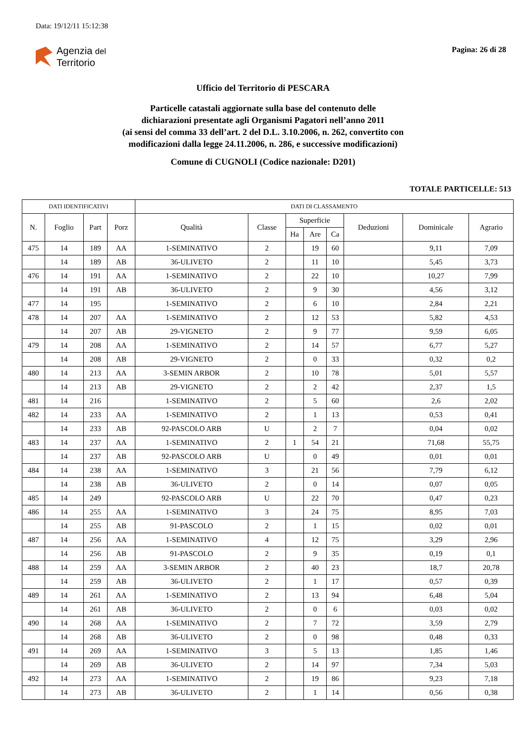Data: 19/12/11 15:12:38
Agenzia del
Territorio
Pagina: 26 di 28
Ufficio del Territorio di PESCARA
Particelle catastali aggiornate sulla base del contenuto delle
dichiarazioni presentate agli Organismi Pagatori nell’anno 2011
(ai sensi del comma 33 dell’art. 2 del D.L. 3.10.2006, n. 262, convertito con
modificazioni dalla legge 24.11.2006, n. 286, e successive modificazioni)
Comune di CUGNOLI (Codice nazionale: D201)
TOTALE PARTICELLE: 513
| DATI IDENTIFICATIVI | | | | DATI DI CLASSAMENTO | | | | | | | |
| --- | --- | --- | --- | --- | --- | --- | --- | --- | --- | --- | --- |
| N. | Foglio | Part | Porz | Qualità | Classe | Superficie | | | Deduzioni | Dominicale | Agrario |
| | | | | | | Ha | Are | Ca | | | |
| 475 | 14 | 189 | AA | 1-SEMINATIVO | 2 | | 19 | 60 | | 9,11 | 7,09 |
| | 14 | 189 | AB | 36-ULIVETO | 2 | | 11 | 10 | | 5,45 | 3,73 |
| 476 | 14 | 191 | AA | 1-SEMINATIVO | 2 | | 22 | 10 | | 10,27 | 7,99 |
| | 14 | 191 | AB | 36-ULIVETO | 2 | | 9 | 30 | | 4,56 | 3,12 |
| 477 | 14 | 195 | | 1-SEMINATIVO | 2 | | 6 | 10 | | 2,84 | 2,21 |
| 478 | 14 | 207 | AA | 1-SEMINATIVO | 2 | | 12 | 53 | | 5,82 | 4,53 |
| | 14 | 207 | AB | 29-VIGNETO | 2 | | 9 | 77 | | 9,59 | 6,05 |
| 479 | 14 | 208 | AA | 1-SEMINATIVO | 2 | | 14 | 57 | | 6,77 | 5,27 |
| | 14 | 208 | AB | 29-VIGNETO | 2 | | 0 | 33 | | 0,32 | 0,2 |
| 480 | 14 | 213 | AA | 3-SEMIN ARBOR | 2 | | 10 | 78 | | 5,01 | 5,57 |
| | 14 | 213 | AB | 29-VIGNETO | 2 | | 2 | 42 | | 2,37 | 1,5 |
| 481 | 14 | 216 | | 1-SEMINATIVO | 2 | | 5 | 60 | | 2,6 | 2,02 |
| 482 | 14 | 233 | AA | 1-SEMINATIVO | 2 | | 1 | 13 | | 0,53 | 0,41 |
| | 14 | 233 | AB | 92-PASCOLO ARB | U | | 2 | 7 | | 0,04 | 0,02 |
| 483 | 14 | 237 | AA | 1-SEMINATIVO | 2 | 1 | 54 | 21 | | 71,68 | 55,75 |
| | 14 | 237 | AB | 92-PASCOLO ARB | U | | 0 | 49 | | 0,01 | 0,01 |
| 484 | 14 | 238 | AA | 1-SEMINATIVO | 3 | | 21 | 56 | | 7,79 | 6,12 |
| | 14 | 238 | AB | 36-ULIVETO | 2 | | 0 | 14 | | 0,07 | 0,05 |
| 485 | 14 | 249 | | 92-PASCOLO ARB | U | | 22 | 70 | | 0,47 | 0,23 |
| 486 | 14 | 255 | AA | 1-SEMINATIVO | 3 | | 24 | 75 | | 8,95 | 7,03 |
| | 14 | 255 | AB | 91-PASCOLO | 2 | | 1 | 15 | | 0,02 | 0,01 |
| 487 | 14 | 256 | AA | 1-SEMINATIVO | 4 | | 12 | 75 | | 3,29 | 2,96 |
| | 14 | 256 | AB | 91-PASCOLO | 2 | | 9 | 35 | | 0,19 | 0,1 |
| 488 | 14 | 259 | AA | 3-SEMIN ARBOR | 2 | | 40 | 23 | | 18,7 | 20,78 |
| | 14 | 259 | AB | 36-ULIVETO | 2 | | 1 | 17 | | 0,57 | 0,39 |
| 489 | 14 | 261 | AA | 1-SEMINATIVO | 2 | | 13 | 94 | | 6,48 | 5,04 |
| | 14 | 261 | AB | 36-ULIVETO | 2 | | 0 | 6 | | 0,03 | 0,02 |
| 490 | 14 | 268 | AA | 1-SEMINATIVO | 2 | | 7 | 72 | | 3,59 | 2,79 |
| | 14 | 268 | AB | 36-ULIVETO | 2 | | 0 | 98 | | 0,48 | 0,33 |
| 491 | 14 | 269 | AA | 1-SEMINATIVO | 3 | | 5 | 13 | | 1,85 | 1,46 |
| | 14 | 269 | AB | 36-ULIVETO | 2 | | 14 | 97 | | 7,34 | 5,03 |
| 492 | 14 | 273 | AA | 1-SEMINATIVO | 2 | | 19 | 86 | | 9,23 | 7,18 |
| | 14 | 273 | AB | 36-ULIVETO | 2 | | 1 | 14 | | 0,56 | 0,38 |